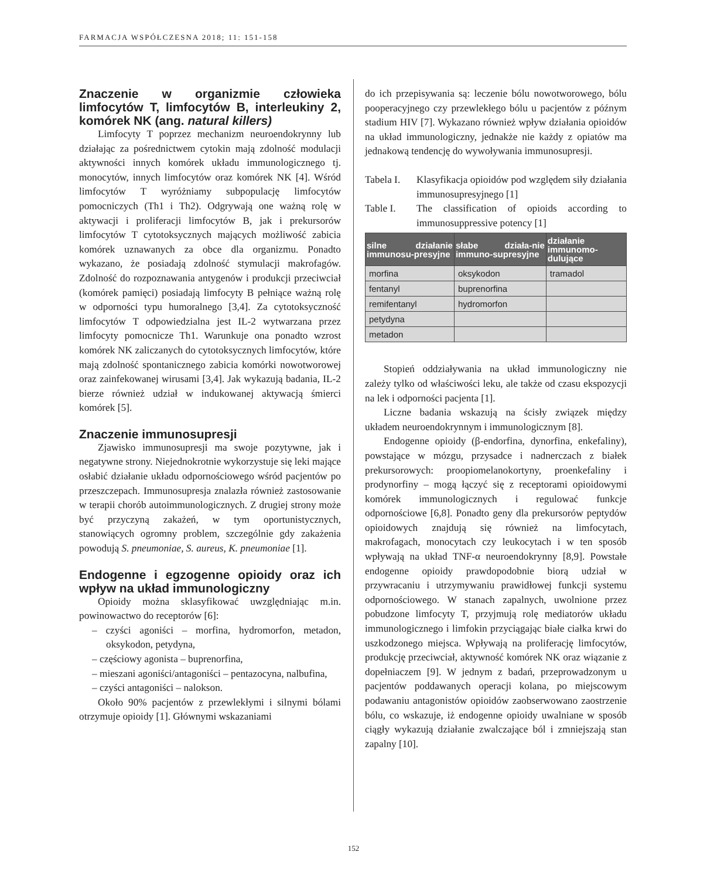FARMACJA WSPÓŁCZESNA 2018; 11: 151-158
Znaczenie w organizmie człowieka limfocytów T, limfocytów B, interleukiny 2, komórek NK (ang. natural killers)
Limfocyty T poprzez mechanizm neuroendokrynny lub działając za pośrednictwem cytokin mają zdolność modulacji aktywności innych komórek układu immunologicznego tj. monocytów, innych limfocytów oraz komórek NK [4]. Wśród limfocytów T wyróżniamy subpopulację limfocytów pomocniczych (Th1 i Th2). Odgrywają one ważną rolę w aktywacji i proliferacji limfocytów B, jak i prekursorów limfocytów T cytotoksycznych mających możliwość zabicia komórek uznawanych za obce dla organizmu. Ponadto wykazano, że posiadają zdolność stymulacji makrofagów. Zdolność do rozpoznawania antygenów i produkcji przeciwciał (komórek pamięci) posiadają limfocyty B pełniące ważną rolę w odporności typu humoralnego [3,4]. Za cytotoksyczność limfocytów T odpowiedzialna jest IL-2 wytwarzana przez limfocyty pomocnicze Th1. Warunkuje ona ponadto wzrost komórek NK zaliczanych do cytotoksycznych limfocytów, które mają zdolność spontanicznego zabicia komórki nowotworowej oraz zainfekowanej wirusami [3,4]. Jak wykazują badania, IL-2 bierze również udział w indukowanej aktywacją śmierci komórek [5].
Znaczenie immunosupresji
Zjawisko immunosupresji ma swoje pozytywne, jak i negatywne strony. Niejednokrotnie wykorzystuje się leki mające osłabić działanie układu odpornościowego wśród pacjentów po przeszczepach. Immunosupresja znalazła również zastosowanie w terapii chorób autoimmunologicznych. Z drugiej strony może być przyczyną zakażeń, w tym oportunistycznych, stanowiących ogromny problem, szczególnie gdy zakażenia powodują S. pneumoniae, S. aureus, K. pneumoniae [1].
Endogenne i egzogenne opioidy oraz ich wpływ na układ immunologiczny
Opioidy można sklasyfikować uwzględniając m.in. powinowactwo do receptorów [6]:
– czyści agoniści – morfina, hydromorfon, metadon, oksykodon, petydyna,
– częściowy agonista – buprenorfina,
– mieszani agoniści/antagoniści – pentazocyna, nalbufina,
– czyści antagoniści – nalokson.
Około 90% pacjentów z przewlekłymi i silnymi bólami otrzymuje opioidy [1]. Głównymi wskazaniami
do ich przepisywania są: leczenie bólu nowotworowego, bólu pooperacyjnego czy przewlekłego bólu u pacjentów z późnym stadium HIV [7]. Wykazano również wpływ działania opioidów na układ immunologiczny, jednakże nie każdy z opiatów ma jednakową tendencję do wywoływania immunosupresji.
| Tabela I. | Klasyfikacja opioidów pod względem siły działania immunosupresyjnego [1] |
| Table I. | The classification of opioids according to immunosuppressive potency [1] |
| silne działanie immunosu-presyjne | słabe działa-nie immuno-supresyjne | działanie immunomo-dulujące |
| --- | --- | --- |
| morfina | oksykodon | tramadol |
| fentanyl | buprenorfina | |
| remifentanyl | hydromorfon | |
| petydyna | | |
| metadon | | |
Stopień oddziaływania na układ immunologiczny nie zależy tylko od właściwości leku, ale także od czasu ekspozycji na lek i odporności pacjenta [1].
Liczne badania wskazują na ścisły związek między układem neuroendokrynnym i immunologicznym [8].
Endogenne opioidy (β-endorfina, dynorfina, enkefaliny), powstające w mózgu, przysadce i nadnerczach z białek prekursorowych: proopiomelanokortyny, proenkefaliny i prodynorfiny – mogą łączyć się z receptorami opioidowymi komórek immunologicznych i regulować funkcje odpornościowe [6,8]. Ponadto geny dla prekursorów peptydów opioidowych znajdują się również na limfocytach, makrofagach, monocytach czy leukocytach i w ten sposób wpływają na układ TNF-α neuroendokrynny [8,9]. Powstałe endogenne opioidy prawdopodobnie biorą udział w przywracaniu i utrzymywaniu prawidłowej funkcji systemu odpornościowego. W stanach zapalnych, uwolnione przez pobudzone limfocyty T, przyjmują rolę mediatorów układu immunologicznego i limfokin przyciągając białe ciałka krwi do uszkodzonego miejsca. Wpływają na proliferację limfocytów, produkcję przeciwciał, aktywność komórek NK oraz wiązanie z dopełniaczem [9]. W jednym z badań, przeprowadzonym u pacjentów poddawanych operacji kolana, po miejscowym podawaniu antagonistów opioidów zaobserwowano zaostrzenie bólu, co wskazuje, iż endogenne opioidy uwalniane w sposób ciągły wykazują działanie zwalczające ból i zmniejszają stan zapalny [10].
152